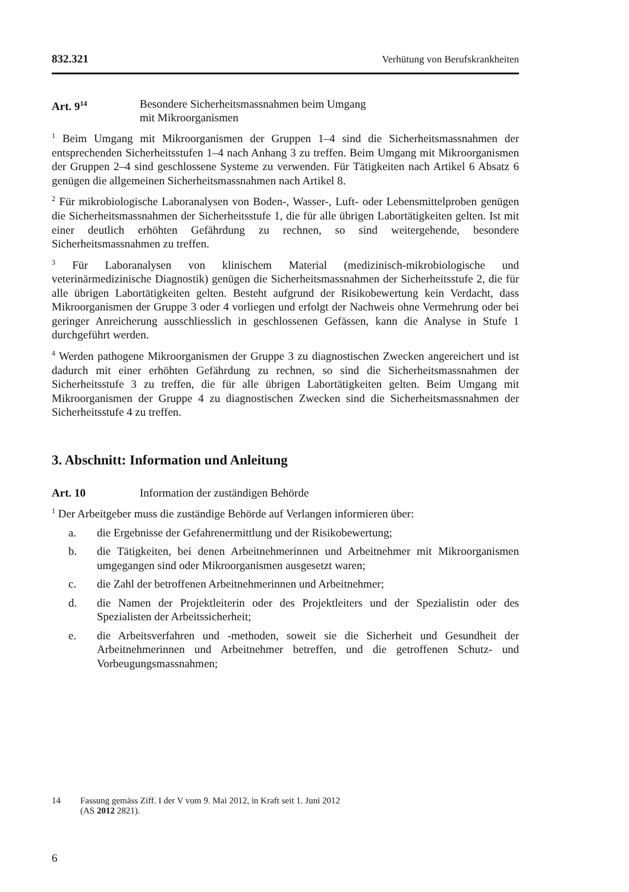832.321 Verhütung von Berufskrankheiten
Art. 9<sup>14</sup>
Besondere Sicherheitsmassnahmen beim Umgang
mit Mikroorganismen
<sup>1</sup> Beim Umgang mit Mikroorganismen der Gruppen 1–4 sind die Sicherheitsmassnahmen der entsprechenden Sicherheitsstufen 1–4 nach Anhang 3 zu treffen. Beim Umgang mit Mikroorganismen der Gruppen 2–4 sind geschlossene Systeme zu verwenden. Für Tätigkeiten nach Artikel 6 Absatz 6 genügen die allgemeinen Sicherheitsmassnahmen nach Artikel 8.
<sup>2</sup> Für mikrobiologische Laboranalysen von Boden-, Wasser-, Luft- oder Lebensmittelproben genügen die Sicherheitsmassnahmen der Sicherheitsstufe 1, die für alle übrigen Labortätigkeiten gelten. Ist mit einer deutlich erhöhten Gefährdung zu rechnen, so sind weitergehende, besondere Sicherheitsmassnahmen zu treffen.
<sup>3</sup> Für Laboranalysen von klinischem Material (medizinisch-mikrobiologische und veterinärmedizinische Diagnostik) genügen die Sicherheitsmassnahmen der Sicherheitsstufe 2, die für alle übrigen Labortätigkeiten gelten. Besteht aufgrund der Risikobewertung kein Verdacht, dass Mikroorganismen der Gruppe 3 oder 4 vorliegen und erfolgt der Nachweis ohne Vermehrung oder bei geringer Anreicherung ausschliesslich in geschlossenen Gefässen, kann die Analyse in Stufe 1 durchgeführt werden.
<sup>4</sup> Werden pathogene Mikroorganismen der Gruppe 3 zu diagnostischen Zwecken angereichert und ist dadurch mit einer erhöhten Gefährdung zu rechnen, so sind die Sicherheitsmassnahmen der Sicherheitsstufe 3 zu treffen, die für alle übrigen Labortätigkeiten gelten. Beim Umgang mit Mikroorganismen der Gruppe 4 zu diagnostischen Zwecken sind die Sicherheitsmassnahmen der Sicherheitsstufe 4 zu treffen.
3. Abschnitt: Information und Anleitung
Art. 10 Information der zuständigen Behörde
<sup>1</sup> Der Arbeitgeber muss die zuständige Behörde auf Verlangen informieren über:
a. die Ergebnisse der Gefahrenermittlung und der Risikobewertung;
b. die Tätigkeiten, bei denen Arbeitnehmerinnen und Arbeitnehmer mit Mikroorganismen umgegangen sind oder Mikroorganismen ausgesetzt waren;
c. die Zahl der betroffenen Arbeitnehmerinnen und Arbeitnehmer;
d. die Namen der Projektleiterin oder des Projektleiters und der Spezialistin oder des Spezialisten der Arbeitssicherheit;
e. die Arbeitsverfahren und -methoden, soweit sie die Sicherheit und Gesundheit der Arbeitnehmerinnen und Arbeitnehmer betreffen, und die getroffenen Schutz- und Vorbeugungsmassnahmen;
14 Fassung gemäss Ziff. I der V vom 9. Mai 2012, in Kraft seit 1. Juni 2012
(AS 2012 2821).
6